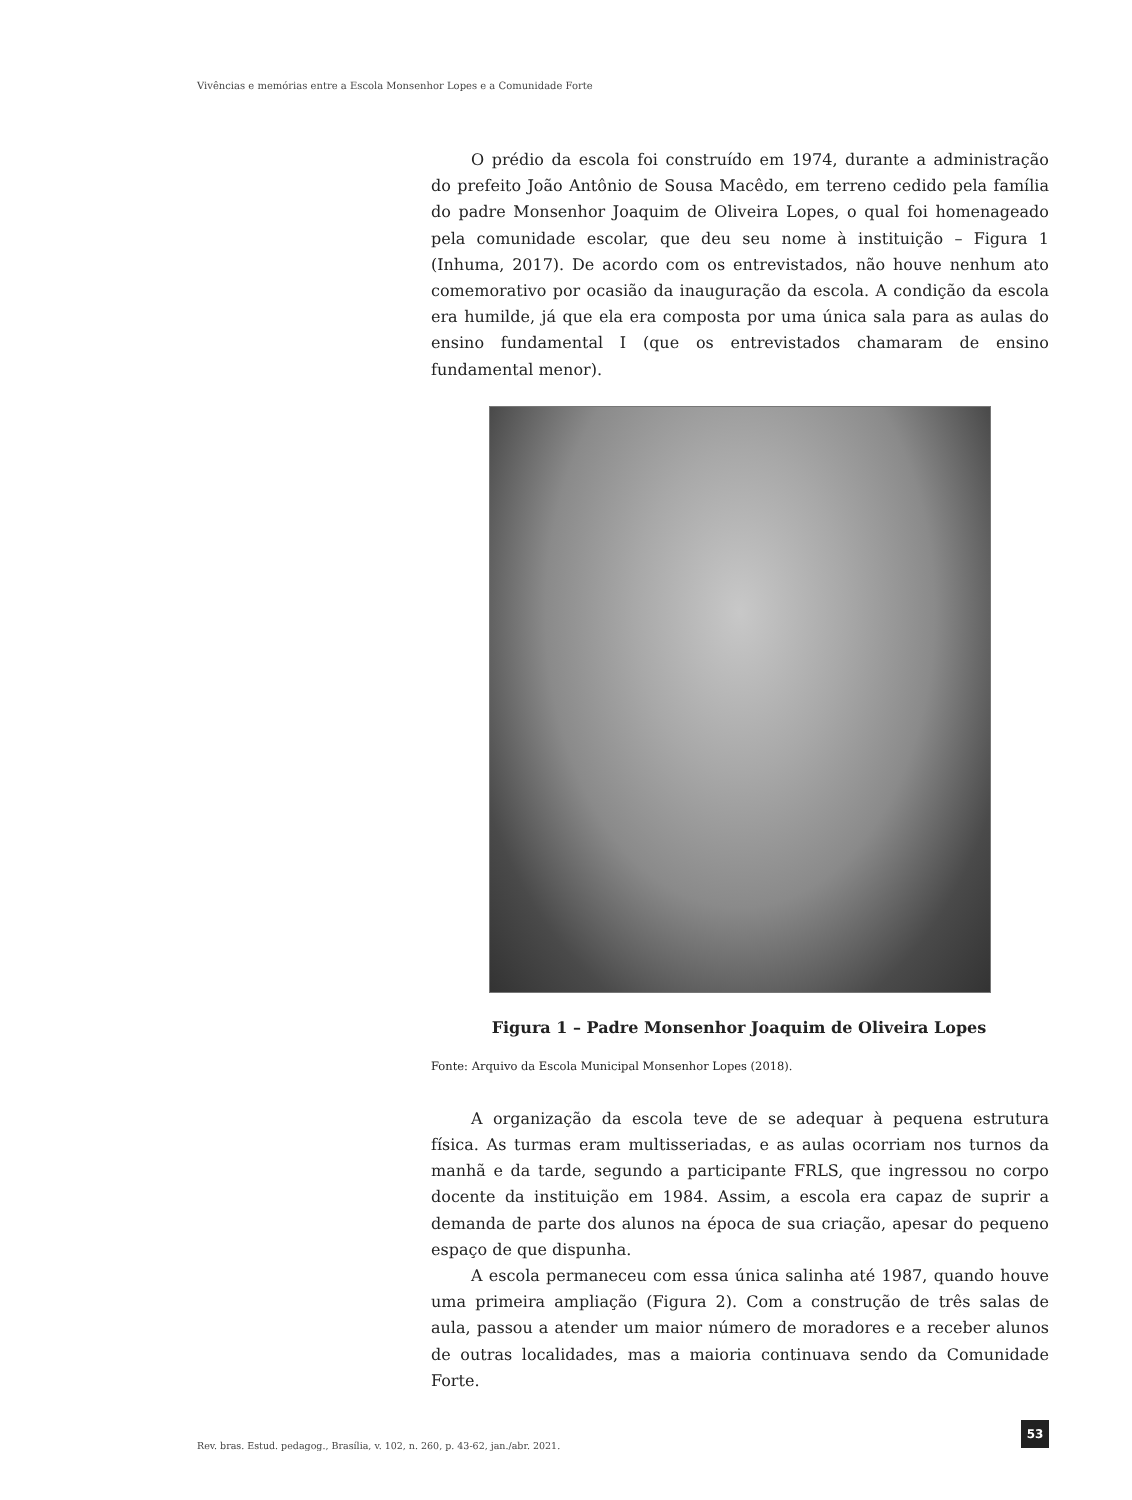Vivências e memórias entre a Escola Monsenhor Lopes e a Comunidade Forte
O prédio da escola foi construído em 1974, durante a administração do prefeito João Antônio de Sousa Macêdo, em terreno cedido pela família do padre Monsenhor Joaquim de Oliveira Lopes, o qual foi homenageado pela comunidade escolar, que deu seu nome à instituição – Figura 1 (Inhuma, 2017). De acordo com os entrevistados, não houve nenhum ato comemorativo por ocasião da inauguração da escola. A condição da escola era humilde, já que ela era composta por uma única sala para as aulas do ensino fundamental I (que os entrevistados chamaram de ensino fundamental menor).
Figura 1 – Padre Monsenhor Joaquim de Oliveira Lopes
Fonte: Arquivo da Escola Municipal Monsenhor Lopes (2018).
A organização da escola teve de se adequar à pequena estrutura física. As turmas eram multisseriadas, e as aulas ocorriam nos turnos da manhã e da tarde, segundo a participante FRLS, que ingressou no corpo docente da instituição em 1984. Assim, a escola era capaz de suprir a demanda de parte dos alunos na época de sua criação, apesar do pequeno espaço de que dispunha.
A escola permaneceu com essa única salinha até 1987, quando houve uma primeira ampliação (Figura 2). Com a construção de três salas de aula, passou a atender um maior número de moradores e a receber alunos de outras localidades, mas a maioria continuava sendo da Comunidade Forte.
Rev. bras. Estud. pedagog., Brasília, v. 102, n. 260, p. 43-62, jan./abr. 2021.
53